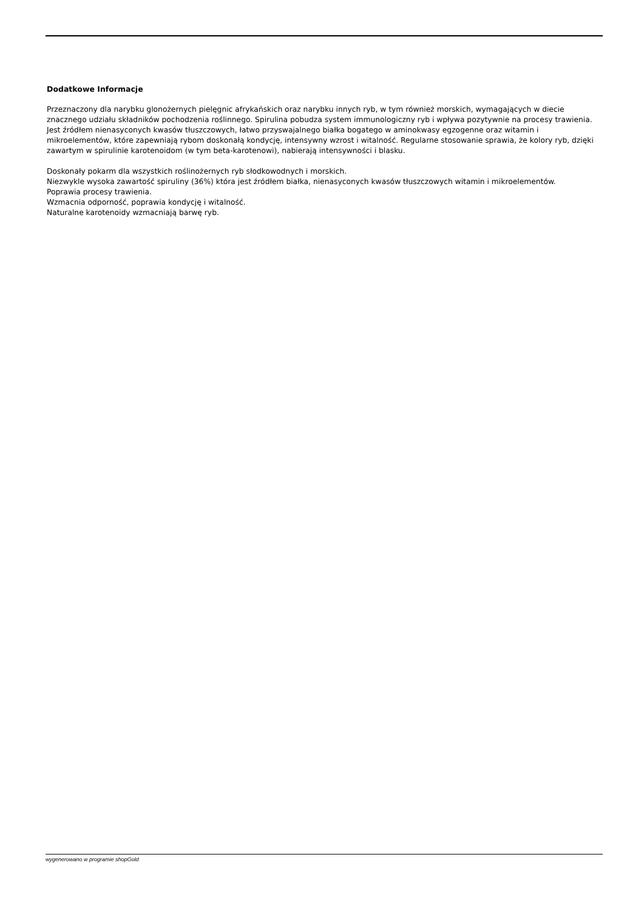Dodatkowe Informacje
Przeznaczony dla narybku glonożernych pielęgnic afrykańskich oraz narybku innych ryb, w tym również morskich, wymagających w diecie znacznego udziału składników pochodzenia roślinnego. Spirulina pobudza system immunologiczny ryb i wpływa pozytywnie na procesy trawienia. Jest źródłem nienasyconych kwasów tłuszczowych, łatwo przyswajalnego białka bogatego w aminokwasy egzogenne oraz witamin i mikroelementów, które zapewniają rybom doskonałą kondycję, intensywny wzrost i witalność. Regularne stosowanie sprawia, że kolory ryb, dzięki zawartym w spirulinie karotenoidom (w tym beta-karotenowi), nabierają intensywności i blasku.
Doskonały pokarm dla wszystkich roślinożernych ryb słodkowodnych i morskich.
Niezwykle wysoka zawartość spiruliny (36%) która jest źródłem białka, nienasyconych kwasów tłuszczowych witamin i mikroelementów.
Poprawia procesy trawienia.
Wzmacnia odporność, poprawia kondycję i witalność.
Naturalne karotenoidy wzmacniają barwę ryb.
wygenerowano w programie shopGold